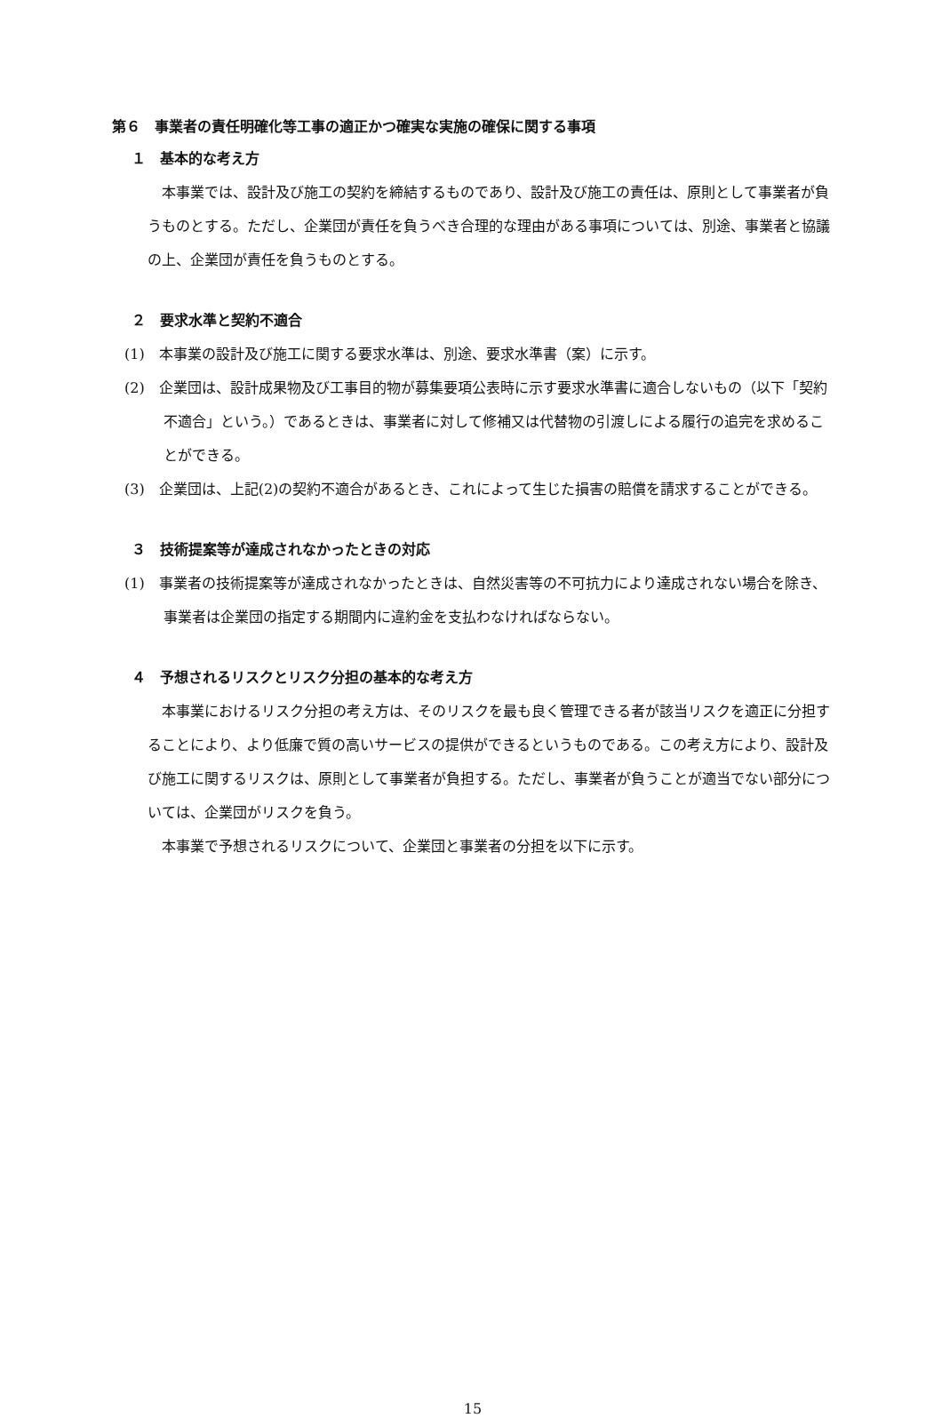第６　事業者の責任明確化等工事の適正かつ確実な実施の確保に関する事項
１　基本的な考え方
本事業では、設計及び施工の契約を締結するものであり、設計及び施工の責任は、原則として事業者が負うものとする。ただし、企業団が責任を負うべき合理的な理由がある事項については、別途、事業者と協議の上、企業団が責任を負うものとする。
２　要求水準と契約不適合
(1)　本事業の設計及び施工に関する要求水準は、別途、要求水準書（案）に示す。
(2)　企業団は、設計成果物及び工事目的物が募集要項公表時に示す要求水準書に適合しないもの（以下「契約不適合」という。）であるときは、事業者に対して修補又は代替物の引渡しによる履行の追完を求めることができる。
(3)　企業団は、上記(2)の契約不適合があるとき、これによって生じた損害の賠償を請求することができる。
３　技術提案等が達成されなかったときの対応
(1)　事業者の技術提案等が達成されなかったときは、自然災害等の不可抗力により達成されない場合を除き、事業者は企業団の指定する期間内に違約金を支払わなければならない。
４　予想されるリスクとリスク分担の基本的な考え方
本事業におけるリスク分担の考え方は、そのリスクを最も良く管理できる者が該当リスクを適正に分担することにより、より低廉で質の高いサービスの提供ができるというものである。この考え方により、設計及び施工に関するリスクは、原則として事業者が負担する。ただし、事業者が負うことが適当でない部分については、企業団がリスクを負う。
本事業で予想されるリスクについて、企業団と事業者の分担を以下に示す。
15